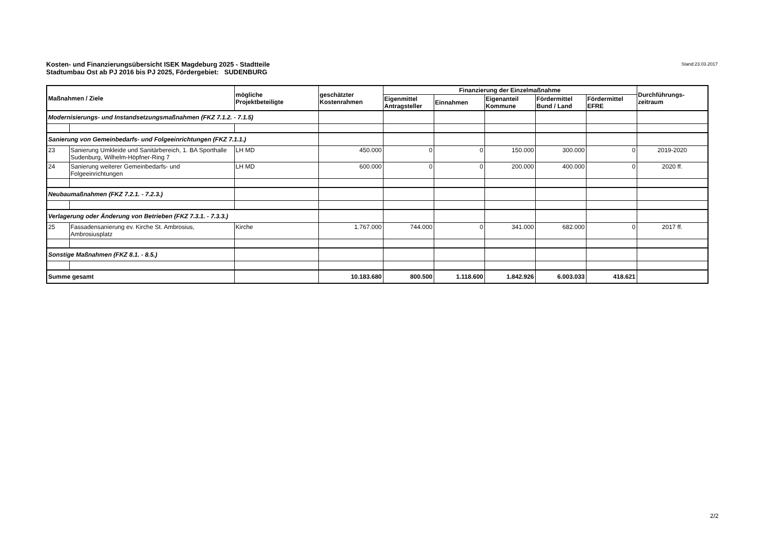Stand:23.03.2017 Kosten- und Finanzierungsübersicht ISEK Magdeburg 2025 - Stadtteile
Stadtumbau Ost ab PJ 2016 bis PJ 2025, Fördergebiet: SUDENBURG
| Maßnahmen / Ziele | | mögliche Projektbeteiligte | geschätzter Kostenrahmen | Finanzierung der Einzelmaßnahme | | | | | Durchführungs- zeitraum |
| --- | --- | --- | --- | --- | --- | --- | --- | --- | --- |
| | | | | Eigenmittel Antragsteller | Einnahmen | Eigenanteil Kommune | Fördermittel Bund / Land | Fördermittel EFRE | |
| Modernisierungs- und Instandsetzungsmaßnahmen (FKZ 7.1.2. - 7.1.5) | | | | | | | | | |
| Sanierung von Gemeinbedarfs- und Folgeeinrichtungen (FKZ 7.1.1.) | | | | | | | | | |
| 23 | Sanierung Umkleide und Sanitärbereich, 1. BA Sporthalle Sudenburg, Wilhelm-Höpfner-Ring 7 | LH MD | 450.000 | 0 | 0 | 150.000 | 300.000 | 0 | 2019-2020 |
| 24 | Sanierung weiterer Gemeinbedarfs- und Folgeeinrichtungen | LH MD | 600.000 | 0 | 0 | 200.000 | 400.000 | 0 | 2020 ff. |
| Neubaumaßnahmen (FKZ 7.2.1. - 7.2.3.) | | | | | | | | | |
| Verlagerung oder Änderung von Betrieben (FKZ 7.3.1. - 7.3.3.) | | | | | | | | | |
| 25 | Fassadensanierung ev. Kirche St. Ambrosius, Ambrosiusplatz | Kirche | 1.767.000 | 744.000 | 0 | 341.000 | 682.000 | 0 | 2017 ff. |
| Sonstige Maßnahmen (FKZ 8.1. - 8.5.) | | | | | | | | | |
| Summe gesamt | | | 10.183.680 | 800.500 | 1.118.600 | 1.842.926 | 6.003.033 | 418.621 | |
2/2